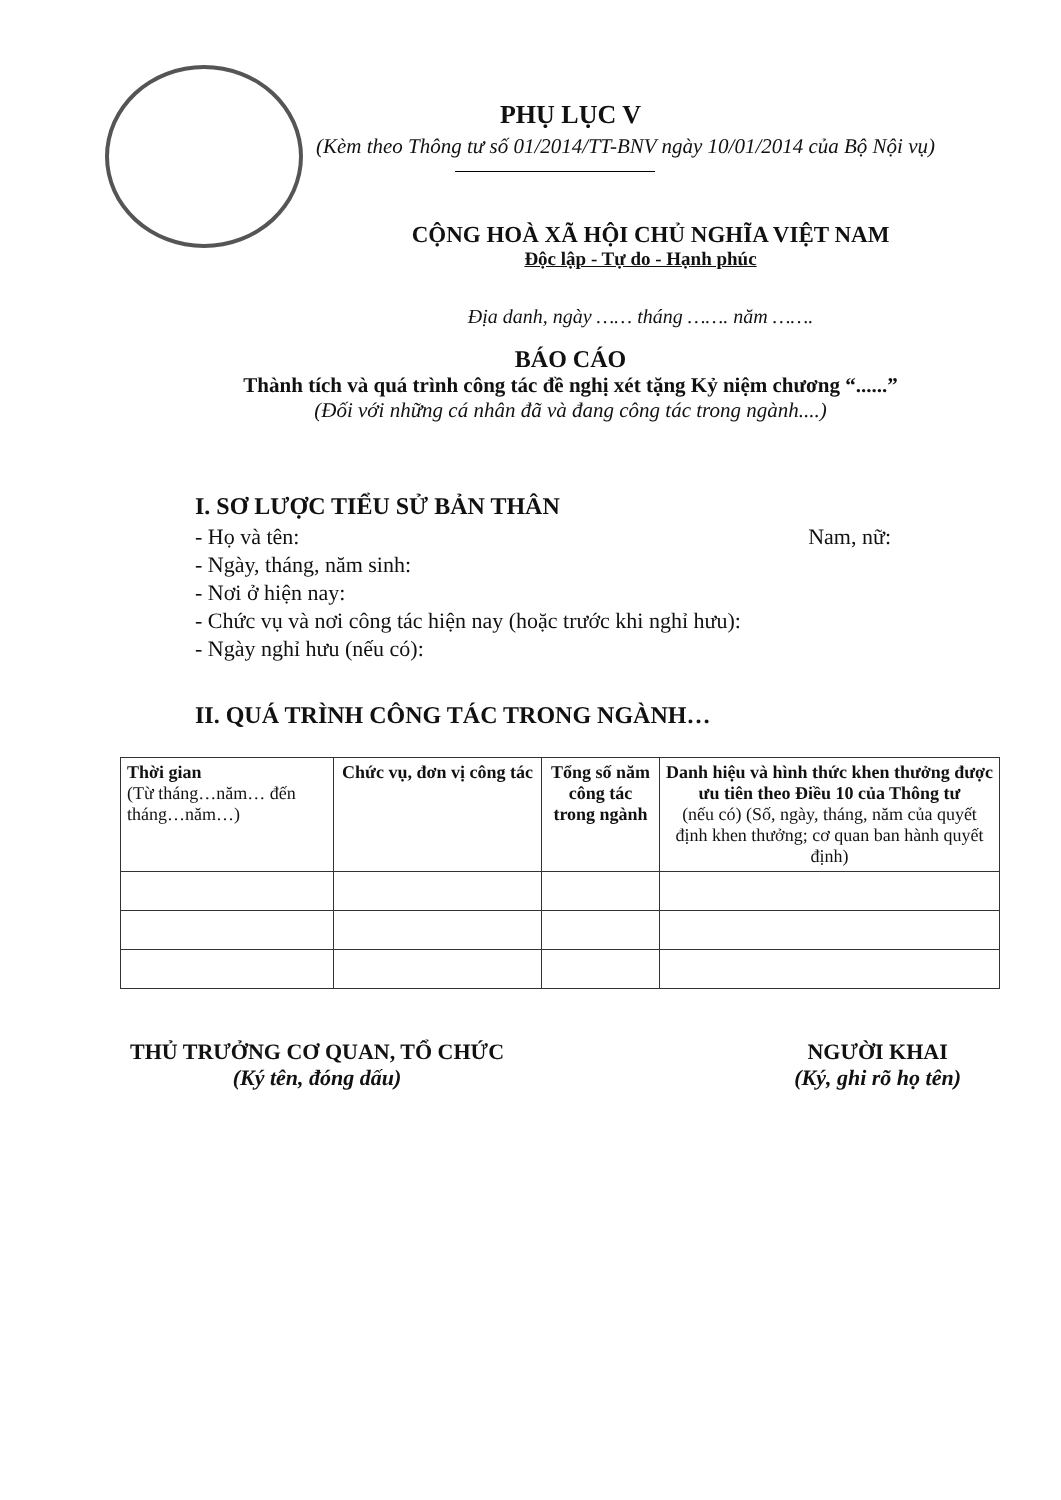PHỤ LỤC V
(Kèm theo Thông tư số 01/2014/TT-BNV ngày 10/01/2014 của Bộ Nội vụ)
CỘNG HOÀ XÃ HỘI CHỦ NGHĨA VIỆT NAM
Độc lập - Tự do - Hạnh phúc
Địa danh, ngày …… tháng ……. năm …….
BÁO CÁO
Thành tích và quá trình công tác đề nghị xét tặng Kỷ niệm chương “......”
(Đối với những cá nhân đã và đang công tác trong ngành....)
I. SƠ LƯỢC TIỂU SỬ BẢN THÂN
- Họ và tên: Nam, nữ:
- Ngày, tháng, năm sinh:
- Nơi ở hiện nay:
- Chức vụ và nơi công tác hiện nay (hoặc trước khi nghỉ hưu):
- Ngày nghỉ hưu (nếu có):
II. QUÁ TRÌNH CÔNG TÁC TRONG NGÀNH…
| Thời gian (Từ tháng…năm… đến tháng…năm…) | Chức vụ, đơn vị công tác | Tổng số năm công tác trong ngành | Danh hiệu và hình thức khen thưởng được ưu tiên theo Điều 10 của Thông tư (nếu có) (Số, ngày, tháng, năm của quyết định khen thưởng; cơ quan ban hành quyết định) |
| --- | --- | --- | --- |
THỦ TRƯỞNG CƠ QUAN, TỔ CHỨC
(Ký tên, đóng dấu)
NGƯỜI KHAI
(Ký, ghi rõ họ tên)